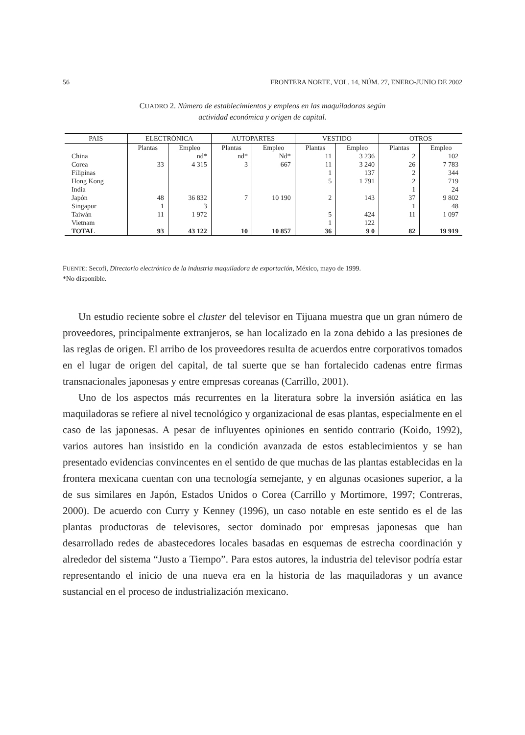56 FRONTERA NORTE, VOL. 14, NÚM. 27, ENERO-JUNIO DE 2002
CUADRO 2. Número de establecimientos y empleos en las maquiladoras según
actividad económica y origen de capital.
| PAIS | ELECTRÓNICA | | AUTOPARTES | | VESTIDO | | OTROS | |
| --- | --- | --- | --- | --- | --- | --- | --- | --- |
| | Plantas | Empleo | Plantas | Empleo | Plantas | Empleo | Plantas | Empleo |
| China | | nd* | nd* | Nd* | 11 | 3 236 | 2 | 102 |
| Corea | 33 | 4 315 | 3 | 667 | 11 | 3 240 | 26 | 7 783 |
| Filipinas | | | | | 1 | 137 | 2 | 344 |
| Hong Kong | | | | | 5 | 1 791 | 2 | 719 |
| India | | | | | | | 1 | 24 |
| Japón | 48 | 36 832 | 7 | 10 190 | 2 | 143 | 37 | 9 802 |
| Singapur | 1 | 3 | | | | | 1 | 48 |
| Taiwán | 11 | 1 972 | | | 5 | 424 | 11 | 1 097 |
| Vietnam | | | | | 1 | 122 | | |
| TOTAL | 93 | 43 122 | 10 | 10 857 | 36 | 9 0 | 82 | 19 919 |
FUENTE: Secofi, Directorio electrónico de la industria maquiladora de exportación, México, mayo de 1999.
*No disponible.
Un estudio reciente sobre el cluster del televisor en Tijuana muestra que un gran número de proveedores, principalmente extranjeros, se han localizado en la zona debido a las presiones de las reglas de origen. El arribo de los proveedores resulta de acuerdos entre corporativos tomados en el lugar de origen del capital, de tal suerte que se han fortalecido cadenas entre firmas transnacionales japonesas y entre empresas coreanas (Carrillo, 2001).
Uno de los aspectos más recurrentes en la literatura sobre la inversión asiática en las maquiladoras se refiere al nivel tecnológico y organizacional de esas plantas, especialmente en el caso de las japonesas. A pesar de influyentes opiniones en sentido contrario (Koido, 1992), varios autores han insistido en la condición avanzada de estos establecimientos y se han presentado evidencias convincentes en el sentido de que muchas de las plantas establecidas en la frontera mexicana cuentan con una tecnología semejante, y en algunas ocasiones superior, a la de sus similares en Japón, Estados Unidos o Corea (Carrillo y Mortimore, 1997; Contreras, 2000). De acuerdo con Curry y Kenney (1996), un caso notable en este sentido es el de las plantas productoras de televisores, sector dominado por empresas japonesas que han desarrollado redes de abastecedores locales basadas en esquemas de estrecha coordinación y alrededor del sistema “Justo a Tiempo”. Para estos autores, la industria del televisor podría estar representando el inicio de una nueva era en la historia de las maquiladoras y un avance sustancial en el proceso de industrialización mexicano.